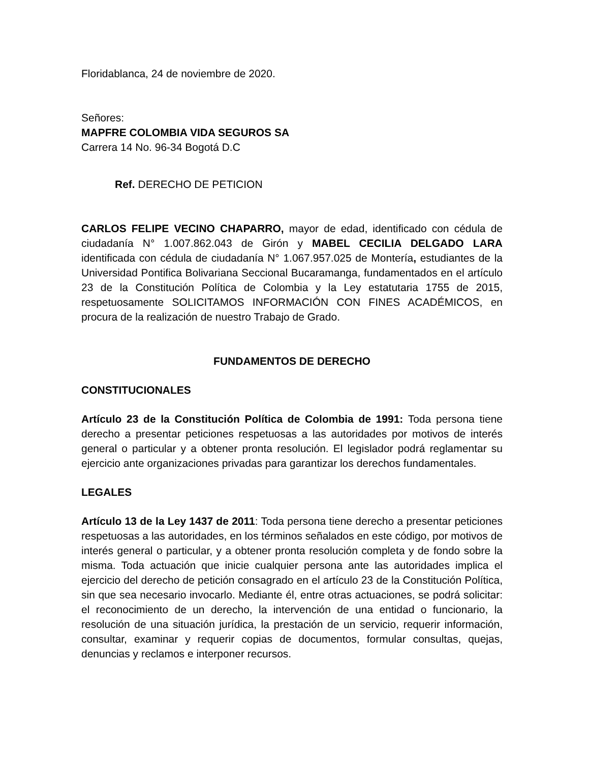Floridablanca, 24 de noviembre de 2020.
Señores:
MAPFRE COLOMBIA VIDA SEGUROS SA
Carrera 14 No. 96-34 Bogotá D.C
Ref. DERECHO DE PETICION
CARLOS FELIPE VECINO CHAPARRO, mayor de edad, identificado con cédula de ciudadanía N° 1.007.862.043 de Girón y MABEL CECILIA DELGADO LARA identificada con cédula de ciudadanía N° 1.067.957.025 de Montería, estudiantes de la Universidad Pontifica Bolivariana Seccional Bucaramanga, fundamentados en el artículo 23 de la Constitución Política de Colombia y la Ley estatutaria 1755 de 2015, respetuosamente SOLICITAMOS INFORMACIÓN CON FINES ACADÉMICOS, en procura de la realización de nuestro Trabajo de Grado.
FUNDAMENTOS DE DERECHO
CONSTITUCIONALES
Artículo 23 de la Constitución Política de Colombia de 1991: Toda persona tiene derecho a presentar peticiones respetuosas a las autoridades por motivos de interés general o particular y a obtener pronta resolución. El legislador podrá reglamentar su ejercicio ante organizaciones privadas para garantizar los derechos fundamentales.
LEGALES
Artículo 13 de la Ley 1437 de 2011: Toda persona tiene derecho a presentar peticiones respetuosas a las autoridades, en los términos señalados en este código, por motivos de interés general o particular, y a obtener pronta resolución completa y de fondo sobre la misma. Toda actuación que inicie cualquier persona ante las autoridades implica el ejercicio del derecho de petición consagrado en el artículo 23 de la Constitución Política, sin que sea necesario invocarlo. Mediante él, entre otras actuaciones, se podrá solicitar: el reconocimiento de un derecho, la intervención de una entidad o funcionario, la resolución de una situación jurídica, la prestación de un servicio, requerir información, consultar, examinar y requerir copias de documentos, formular consultas, quejas, denuncias y reclamos e interponer recursos.